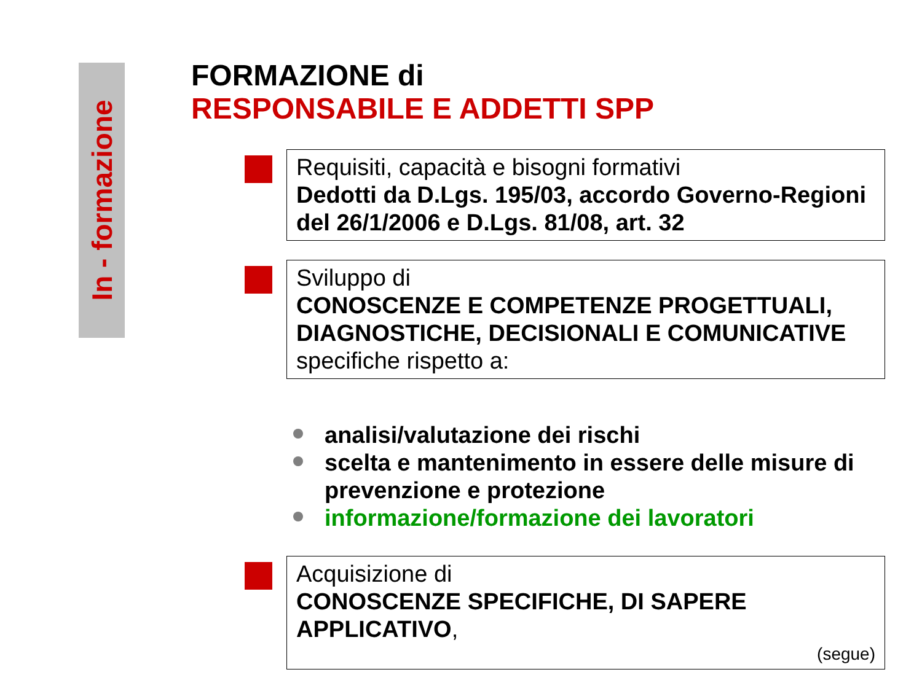In - formazione
FORMAZIONE di
RESPONSABILE E ADDETTI SPP
Requisiti, capacità e bisogni formativi
Dedotti da D.Lgs. 195/03, accordo Governo-Regioni del 26/1/2006 e D.Lgs. 81/08, art. 32
Sviluppo di
CONOSCENZE E COMPETENZE PROGETTUALI, DIAGNOSTICHE, DECISIONALI E COMUNICATIVE
specifiche rispetto a:
analisi/valutazione dei rischi
scelta e mantenimento in essere delle misure di prevenzione e protezione
informazione/formazione dei lavoratori
Acquisizione di
CONOSCENZE SPECIFICHE, DI SAPERE APPLICATIVO,
(segue)